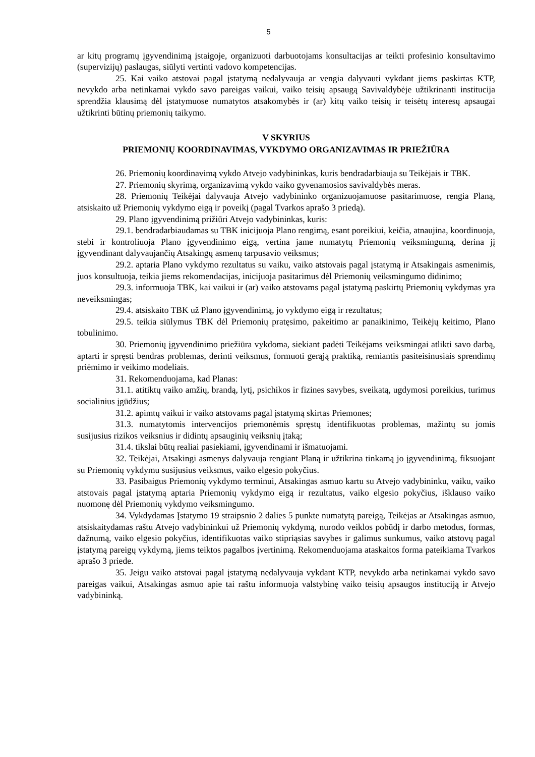5
ar kitų programų įgyvendinimą įstaigoje, organizuoti darbuotojams konsultacijas ar teikti profesinio konsultavimo (supervizijų) paslaugas, siūlyti vertinti vadovo kompetencijas.
25. Kai vaiko atstovai pagal įstatymą nedalyvauja ar vengia dalyvauti vykdant jiems paskirtas KTP, nevykdo arba netinkamai vykdo savo pareigas vaikui, vaiko teisių apsaugą Savivaldybėje užtikrinanti institucija sprendžia klausimą dėl įstatymuose numatytos atsakomybės ir (ar) kitų vaiko teisių ir teisėtų interesų apsaugai užtikrinti būtinų priemonių taikymo.
V SKYRIUS
PRIEMONIŲ KOORDINAVIMAS, VYKDYMO ORGANIZAVIMAS IR PRIEŽIŪRA
26. Priemonių koordinavimą vykdo Atvejo vadybininkas, kuris bendradarbiauja su Teikėjais ir TBK.
27. Priemonių skyrimą, organizavimą vykdo vaiko gyvenamosios savivaldybės meras.
28. Priemonių Teikėjai dalyvauja Atvejo vadybininko organizuojamuose pasitarimuose, rengia Planą, atsiskaito už Priemonių vykdymo eigą ir poveikį (pagal Tvarkos aprašo 3 priedą).
29. Plano įgyvendinimą prižiūri Atvejo vadybininkas, kuris:
29.1. bendradarbiaudamas su TBK inicijuoja Plano rengimą, esant poreikiui, keičia, atnaujina, koordinuoja, stebi ir kontroliuoja Plano įgyvendinimo eigą, vertina jame numatytų Priemonių veiksmingumą, derina jį įgyvendinant dalyvaujančių Atsakingų asmenų tarpusavio veiksmus;
29.2. aptaria Plano vykdymo rezultatus su vaiku, vaiko atstovais pagal įstatymą ir Atsakingais asmenimis, juos konsultuoja, teikia jiems rekomendacijas, inicijuoja pasitarimus dėl Priemonių veiksmingumo didinimo;
29.3. informuoja TBK, kai vaikui ir (ar) vaiko atstovams pagal įstatymą paskirtų Priemonių vykdymas yra neveiksmingas;
29.4. atsiskaito TBK už Plano įgyvendinimą, jo vykdymo eigą ir rezultatus;
29.5. teikia siūlymus TBK dėl Priemonių pratęsimo, pakeitimo ar panaikinimo, Teikėjų keitimo, Plano tobulinimo.
30. Priemonių įgyvendinimo priežiūra vykdoma, siekiant padėti Teikėjams veiksmingai atlikti savo darbą, aptarti ir spręsti bendras problemas, derinti veiksmus, formuoti gerąją praktiką, remiantis pasiteisinusiais sprendimų priėmimo ir veikimo modeliais.
31. Rekomenduojama, kad Planas:
31.1. atitiktų vaiko amžių, brandą, lytį, psichikos ir fizines savybes, sveikatą, ugdymosi poreikius, turimus socialinius įgūdžius;
31.2. apimtų vaikui ir vaiko atstovams pagal įstatymą skirtas Priemones;
31.3. numatytomis intervencijos priemonėmis spręstų identifikuotas problemas, mažintų su jomis susijusius rizikos veiksnius ir didintų apsauginių veiksnių įtaką;
31.4. tikslai būtų realiai pasiekiami, įgyvendinami ir išmatuojami.
32. Teikėjai, Atsakingi asmenys dalyvauja rengiant Planą ir užtikrina tinkamą jo įgyvendinimą, fiksuojant su Priemonių vykdymu susijusius veiksmus, vaiko elgesio pokyčius.
33. Pasibaigus Priemonių vykdymo terminui, Atsakingas asmuo kartu su Atvejo vadybininku, vaiku, vaiko atstovais pagal įstatymą aptaria Priemonių vykdymo eigą ir rezultatus, vaiko elgesio pokyčius, išklauso vaiko nuomonę dėl Priemonių vykdymo veiksmingumo.
34. Vykdydamas Įstatymo 19 straipsnio 2 dalies 5 punkte numatytą pareigą, Teikėjas ar Atsakingas asmuo, atsiskaitydamas raštu Atvejo vadybininkui už Priemonių vykdymą, nurodo veiklos pobūdį ir darbo metodus, formas, dažnumą, vaiko elgesio pokyčius, identifikuotas vaiko stipriąsias savybes ir galimus sunkumus, vaiko atstovų pagal įstatymą pareigų vykdymą, jiems teiktos pagalbos įvertinimą. Rekomenduojama ataskaitos forma pateikiama Tvarkos aprašo 3 priede.
35. Jeigu vaiko atstovai pagal įstatymą nedalyvauja vykdant KTP, nevykdo arba netinkamai vykdo savo pareigas vaikui, Atsakingas asmuo apie tai raštu informuoja valstybinę vaiko teisių apsaugos instituciją ir Atvejo vadybininką.